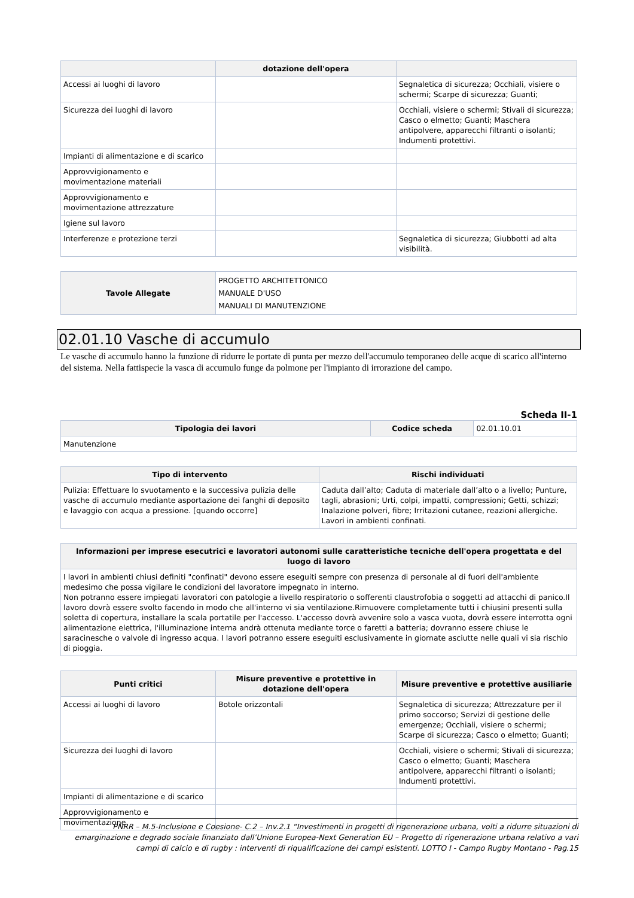| | dotazione dell'opera | |
| --- | --- | --- |
| Accessi ai luoghi di lavoro | | Segnaletica di sicurezza; Occhiali, visiere o schermi; Scarpe di sicurezza; Guanti; |
| Sicurezza dei luoghi di lavoro | | Occhiali, visiere o schermi; Stivali di sicurezza; Casco o elmetto; Guanti; Maschera antipolvere, apparecchi filtranti o isolanti; Indumenti protettivi. |
| Impianti di alimentazione e di scarico | | |
| Approvvigionamento e movimentazione materiali | | |
| Approvvigionamento e movimentazione attrezzature | | |
| Igiene sul lavoro | | |
| Interferenze e protezione terzi | | Segnaletica di sicurezza; Giubbotti ad alta visibilità. |
| Tavole Allegate | PROGETTO ARCHITETTONICO MANUALE D'USO MANUALI DI MANUTENZIONE |
02.01.10 Vasche di accumulo
Le vasche di accumulo hanno la funzione di ridurre le portate di punta per mezzo dell'accumulo temporaneo delle acque di scarico all'interno del sistema. Nella fattispecie la vasca di accumulo funge da polmone per l'impianto di irrorazione del campo.
Scheda II-1
| Tipologia dei lavori | Codice scheda | 02.01.10.01 |
| Manutenzione | | |
| Tipo di intervento | Rischi individuati |
| --- | --- |
| Pulizia: Effettuare lo svuotamento e la successiva pulizia delle vasche di accumulo mediante asportazione dei fanghi di deposito e lavaggio con acqua a pressione. [quando occorre] | Caduta dall’alto; Caduta di materiale dall’alto o a livello; Punture, tagli, abrasioni; Urti, colpi, impatti, compressioni; Getti, schizzi; Inalazione polveri, fibre; Irritazioni cutanee, reazioni allergiche. Lavori in ambienti confinati. |
| Informazioni per imprese esecutrici e lavoratori autonomi sulle caratteristiche tecniche dell'opera progettata e del luogo di lavoro |
| --- |
| I lavori in ambienti chiusi definiti "confinati" devono essere eseguiti sempre con presenza di personale al di fuori dell'ambiente medesimo che possa vigilare le condizioni del lavoratore impegnato in interno. Non potranno essere impiegati lavoratori con patologie a livello respiratorio o sofferenti claustrofobia o soggetti ad attacchi di panico.Il lavoro dovrà essere svolto facendo in modo che all'interno vi sia ventilazione.Rimuovere completamente tutti i chiusini presenti sulla soletta di copertura, installare la scala portatile per l'accesso. L'accesso dovrà avvenire solo a vasca vuota, dovrà essere interrotta ogni alimentazione elettrica, l'illuminazione interna andrà ottenuta mediante torce o faretti a batteria; dovranno essere chiuse le saracinesche o valvole di ingresso acqua. I lavori potranno essere eseguiti esclusivamente in giornate asciutte nelle quali vi sia rischio di pioggia. |
| Punti critici | Misure preventive e protettive in dotazione dell'opera | Misure preventive e protettive ausiliarie |
| --- | --- | --- |
| Accessi ai luoghi di lavoro | Botole orizzontali | Segnaletica di sicurezza; Attrezzature per il primo soccorso; Servizi di gestione delle emergenze; Occhiali, visiere o schermi; Scarpe di sicurezza; Casco o elmetto; Guanti; |
| Sicurezza dei luoghi di lavoro | | Occhiali, visiere o schermi; Stivali di sicurezza; Casco o elmetto; Guanti; Maschera antipolvere, apparecchi filtranti o isolanti; Indumenti protettivi. |
| Impianti di alimentazione e di scarico | | |
| Approvvigionamento e movimentazione | | |
PNRR – M.5-Inclusione e Coesione- C.2 – Inv.2.1 “Investimenti in progetti di rigenerazione urbana, volti a ridurre situazioni di emarginazione e degrado sociale finanziato dall’Unione Europea-Next Generation EU – Progetto di rigenerazione urbana relativo a vari campi di calcio e di rugby : interventi di riqualificazione dei campi esistenti. LOTTO I - Campo Rugby Montano - Pag.15